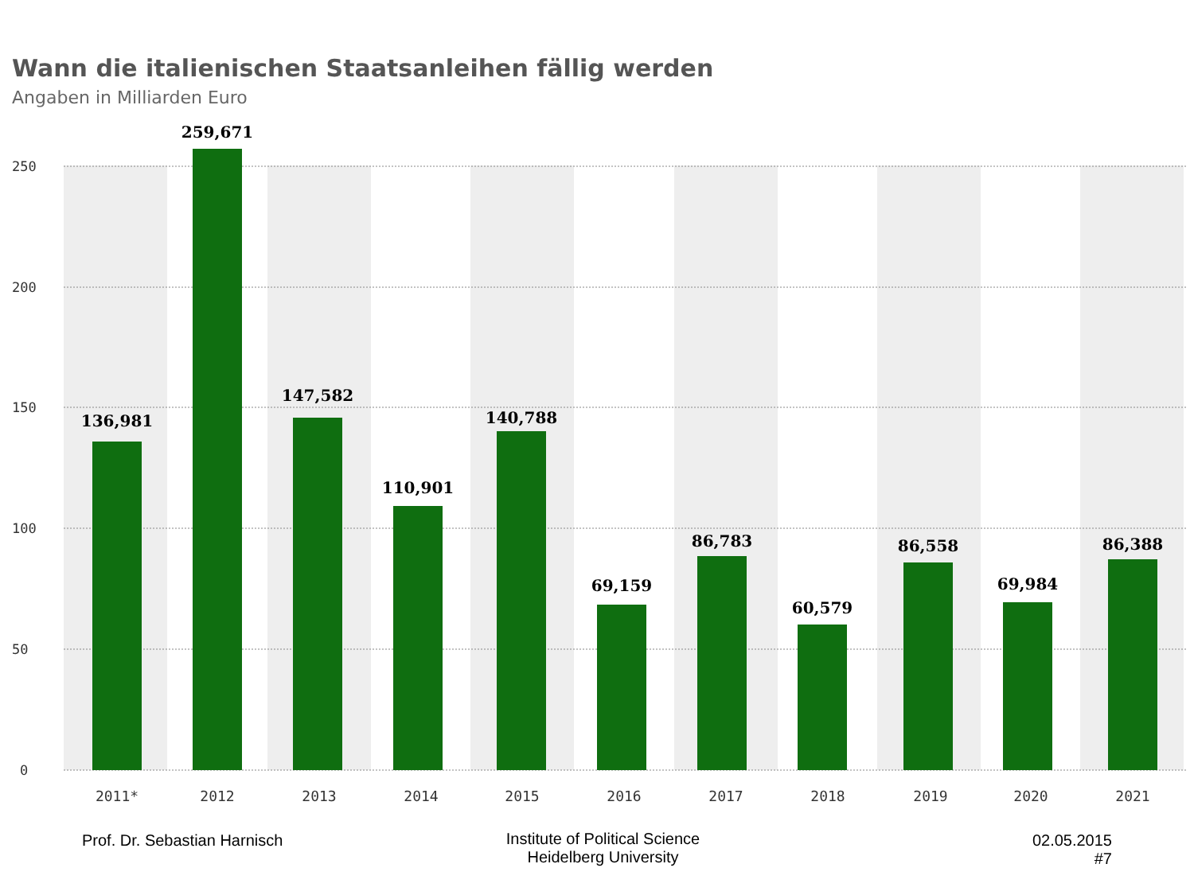Wann die italienischen Staatsanleihen fällig werden
Angaben in Milliarden Euro
136,981
259,671
147,582
110,901
140,788
69,159
86,783
60,579
86,558
69,984
86,388
250
200
150
100
50
0
2011*
2012
2013
2014
2015
2016
2017
2018
2019
2020
2021
Prof. Dr. Sebastian Harnisch
Institute of Political Science
Heidelberg University
02.05.2015
#7